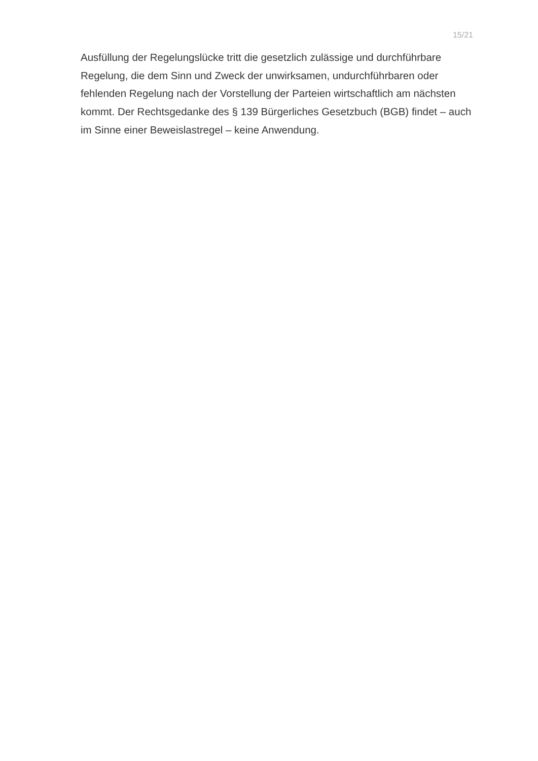15/21
Ausfüllung der Regelungslücke tritt die gesetzlich zulässige und durchführbare Regelung, die dem Sinn und Zweck der unwirksamen, undurchführbaren oder fehlenden Regelung nach der Vorstellung der Parteien wirtschaftlich am nächsten kommt. Der Rechtsgedanke des § 139 Bürgerliches Gesetzbuch (BGB) findet – auch im Sinne einer Beweislastregel – keine Anwendung.